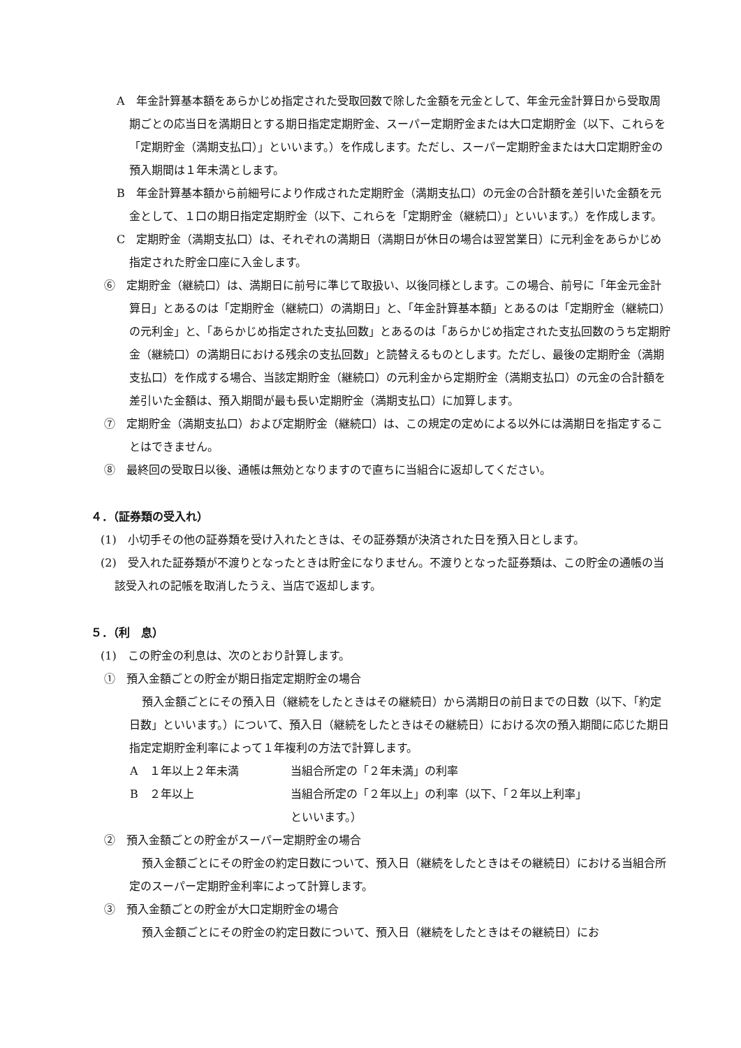A　年金計算基本額をあらかじめ指定された受取回数で除した金額を元金として、年金元金計算日から受取周期ごとの応当日を満期日とする期日指定定期貯金、スーパー定期貯金または大口定期貯金（以下、これらを「定期貯金（満期支払口）」といいます。）を作成します。ただし、スーパー定期貯金または大口定期貯金の預入期間は１年未満とします。
B　年金計算基本額から前細号により作成された定期貯金（満期支払口）の元金の合計額を差引いた金額を元金として、１口の期日指定定期貯金（以下、これらを「定期貯金（継続口）」といいます。）を作成します。
C　定期貯金（満期支払口）は、それぞれの満期日（満期日が休日の場合は翌営業日）に元利金をあらかじめ指定された貯金口座に入金します。
⑥　定期貯金（継続口）は、満期日に前号に準じて取扱い、以後同様とします。この場合、前号に「年金元金計算日」とあるのは「定期貯金（継続口）の満期日」と、「年金計算基本額」とあるのは「定期貯金（継続口）の元利金」と、「あらかじめ指定された支払回数」とあるのは「あらかじめ指定された支払回数のうち定期貯金（継続口）の満期日における残余の支払回数」と読替えるものとします。ただし、最後の定期貯金（満期支払口）を作成する場合、当該定期貯金（継続口）の元利金から定期貯金（満期支払口）の元金の合計額を差引いた金額は、預入期間が最も長い定期貯金（満期支払口）に加算します。
⑦　定期貯金（満期支払口）および定期貯金（継続口）は、この規定の定めによる以外には満期日を指定することはできません。
⑧　最終回の受取日以後、通帳は無効となりますので直ちに当組合に返却してください。
４．（証券類の受入れ）
(1)　小切手その他の証券類を受け入れたときは、その証券類が決済された日を預入日とします。
(2)　受入れた証券類が不渡りとなったときは貯金になりません。不渡りとなった証券類は、この貯金の通帳の当該受入れの記帳を取消したうえ、当店で返却します。
５．（利　息）
(1)　この貯金の利息は、次のとおり計算します。
①　預入金額ごとの貯金が期日指定定期貯金の場合
預入金額ごとにその預入日（継続をしたときはその継続日）から満期日の前日までの日数（以下、「約定日数」といいます。）について、預入日（継続をしたときはその継続日）における次の預入期間に応じた期日指定定期貯金利率によって１年複利の方法で計算します。
A　１年以上２年未満 当組合所定の「２年未満」の利率
B　２年以上 当組合所定の「２年以上」の利率（以下、「２年以上利率」
といいます。）
②　預入金額ごとの貯金がスーパー定期貯金の場合
預入金額ごとにその貯金の約定日数について、預入日（継続をしたときはその継続日）における当組合所定のスーパー定期貯金利率によって計算します。
③　預入金額ごとの貯金が大口定期貯金の場合
預入金額ごとにその貯金の約定日数について、預入日（継続をしたときはその継続日）にお